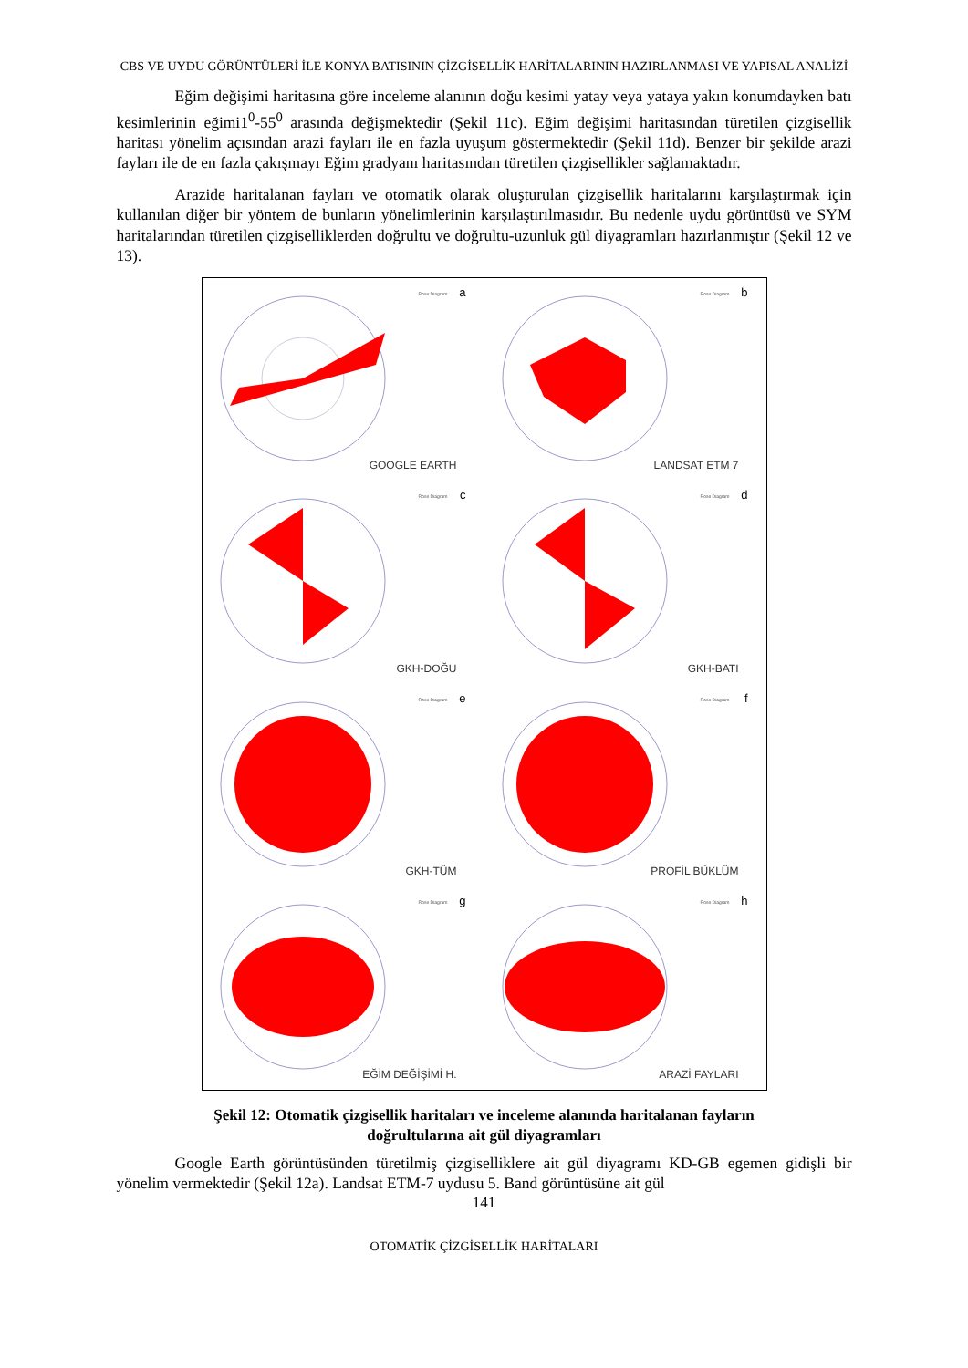CBS VE UYDU GÖRÜNTÜLERİ İLE KONYA BATISININ ÇİZGİSELLİK HARİTALARININ HAZIRLANMASI VE YAPISAL ANALİZİ
Eğim değişimi haritasına göre inceleme alanının doğu kesimi yatay veya yataya yakın konumdayken batı kesimlerinin eğimi1<sup>0</sup>-55<sup>0</sup> arasında değişmektedir (Şekil 11c). Eğim değişimi haritasından türetilen çizgisellik haritası yönelim açısından arazi fayları ile en fazla uyuşum göstermektedir (Şekil 11d). Benzer bir şekilde arazi fayları ile de en fazla çakışmayı Eğim gradyanı haritasından türetilen çizgisellikler sağlamaktadır.
Arazide haritalanan fayları ve otomatik olarak oluşturulan çizgisellik haritalarını karşılaştırmak için kullanılan diğer bir yöntem de bunların yönelimlerinin karşılaştırılmasıdır. Bu nedenle uydu görüntüsü ve SYM haritalarından türetilen çizgiselliklerden doğrultu ve doğrultu-uzunluk gül diyagramları hazırlanmıştır (Şekil 12 ve 13).
Rose Diagram a
GOOGLE EARTH
Rose Diagram b
LANDSAT ETM 7
Rose Diagram c
GKH-DOĞU
Rose Diagram d
GKH-BATI
Rose Diagram e
GKH-TÜM
Rose Diagram f
PROFİL BÜKLÜM
Rose Diagram g
EĞİM DEĞİŞİMİ H.
Rose Diagram h
ARAZİ FAYLARI
Şekil 12: Otomatik çizgisellik haritaları ve inceleme alanında haritalanan fayların doğrultularına ait gül diyagramları
Google Earth görüntüsünden türetilmiş çizgiselliklere ait gül diyagramı KD-GB egemen gidişli bir yönelim vermektedir (Şekil 12a). Landsat ETM-7 uydusu 5. Band görüntüsüne ait gül
141
OTOMATİK ÇİZGİSELLİK HARİTALARI